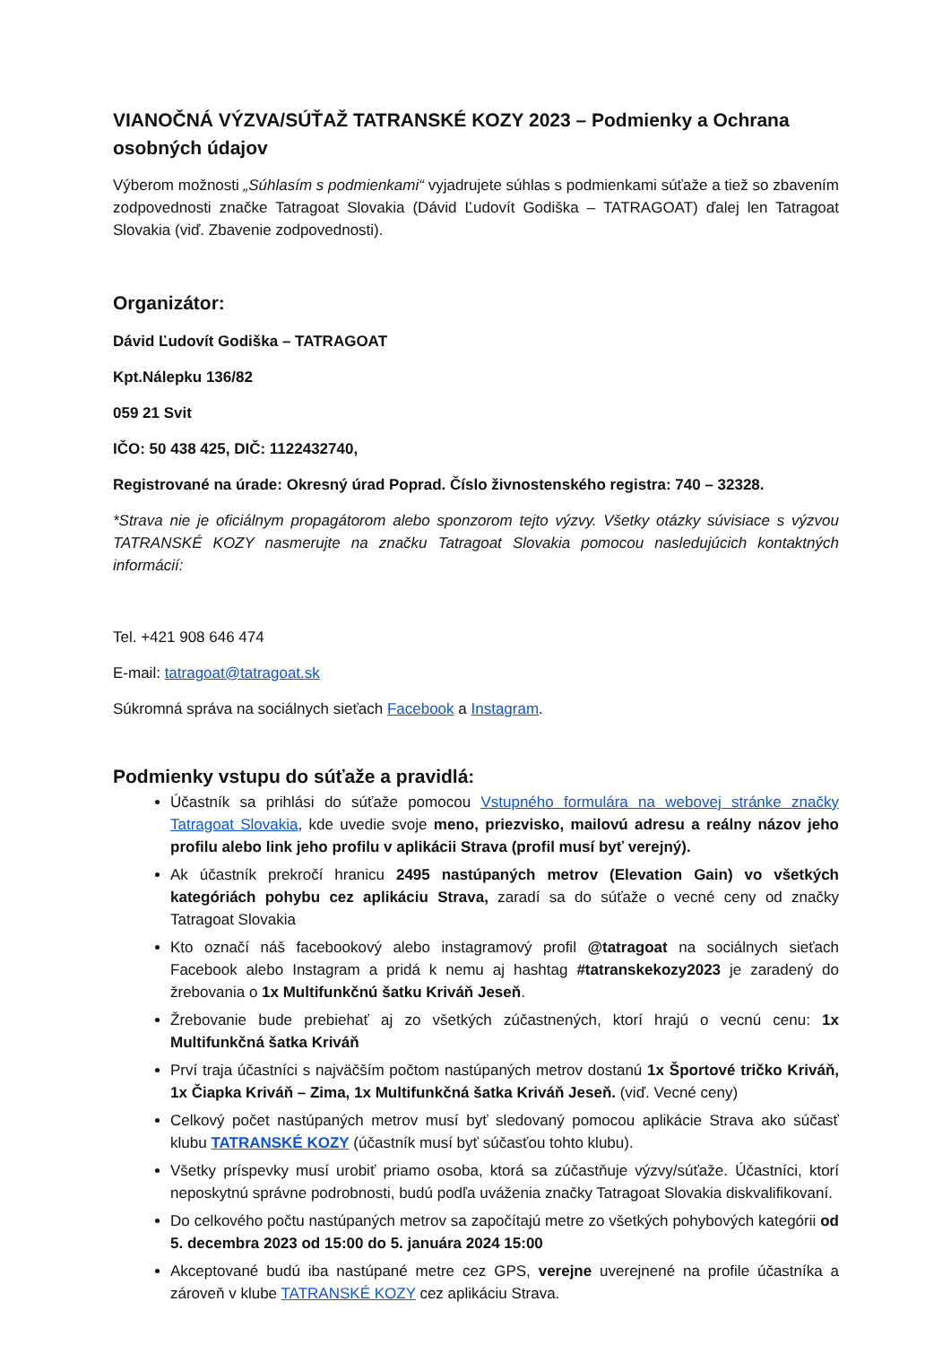VIANOČNÁ VÝZVA/SÚŤAŽ TATRANSKÉ KOZY 2023 – Podmienky a Ochrana osobných údajov
Výberom možnosti „Súhlasím s podmienkami“ vyjadrujete súhlas s podmienkami súťaže a tiež so zbavením zodpovednosti značke Tatragoat Slovakia (Dávid Ľudovít Godiška – TATRAGOAT) ďalej len Tatragoat Slovakia (viď. Zbavenie zodpovednosti).
Organizátor:
Dávid Ľudovít Godiška – TATRAGOAT
Kpt.Nálepku 136/82
059 21 Svit
IČO: 50 438 425, DIČ: 1122432740,
Registrované na úrade: Okresný úrad Poprad. Číslo živnostenského registra: 740 – 32328.
*Strava nie je oficiálnym propagátorom alebo sponzorom tejto výzvy. Všetky otázky súvisiace s výzvou TATRANSKÉ KOZY nasmerujte na značku Tatragoat Slovakia pomocou nasledujúcich kontaktných informácií:
Tel. +421 908 646 474
E-mail: tatragoat@tatragoat.sk
Súkromná správa na sociálnych sieťach Facebook a Instagram.
Podmienky vstupu do súťaže a pravidlá:
Účastník sa prihlási do súťaže pomocou Vstupného formulára na webovej stránke značky Tatragoat Slovakia, kde uvedie svoje meno, priezvisko, mailovú adresu a reálny názov jeho profilu alebo link jeho profilu v aplikácii Strava (profil musí byť verejný).
Ak účastník prekročí hranicu 2495 nastúpaných metrov (Elevation Gain) vo všetkých kategóriách pohybu cez aplikáciu Strava, zaradí sa do súťaže o vecné ceny od značky Tatragoat Slovakia
Kto označí náš facebookový alebo instagramový profil @tatragoat na sociálnych sieťach Facebook alebo Instagram a pridá k nemu aj hashtag #tatranskekozy2023 je zaradený do žrebovania o 1x Multifunkčnú šatku Kriváň Jeseň.
Žrebovanie bude prebiehať aj zo všetkých zúčastnených, ktorí hrajú o vecnú cenu: 1x Multifunkčná šatka Kriváň
Prví traja účastníci s najväčším počtom nastúpaných metrov dostanú 1x Športové tričko Kriváň, 1x Čiapka Kriváň – Zima, 1x Multifunkčná šatka Kriváň Jeseň. (viď. Vecné ceny)
Celkový počet nastúpaných metrov musí byť sledovaný pomocou aplikácie Strava ako súčasť klubu TATRANSKÉ KOZY (účastník musí byť súčasťou tohto klubu).
Všetky príspevky musí urobiť priamo osoba, ktorá sa zúčastňuje výzvy/súťaže. Účastníci, ktorí neposkytnú správne podrobnosti, budú podľa uváženia značky Tatragoat Slovakia diskvalifikovaní.
Do celkového počtu nastúpaných metrov sa započítajú metre zo všetkých pohybových kategórii od 5. decembra 2023 od 15:00 do 5. januára 2024 15:00
Akceptované budú iba nastúpané metre cez GPS, verejne uverejnené na profile účastníka a zároveň v klube TATRANSKÉ KOZY cez aplikáciu Strava.